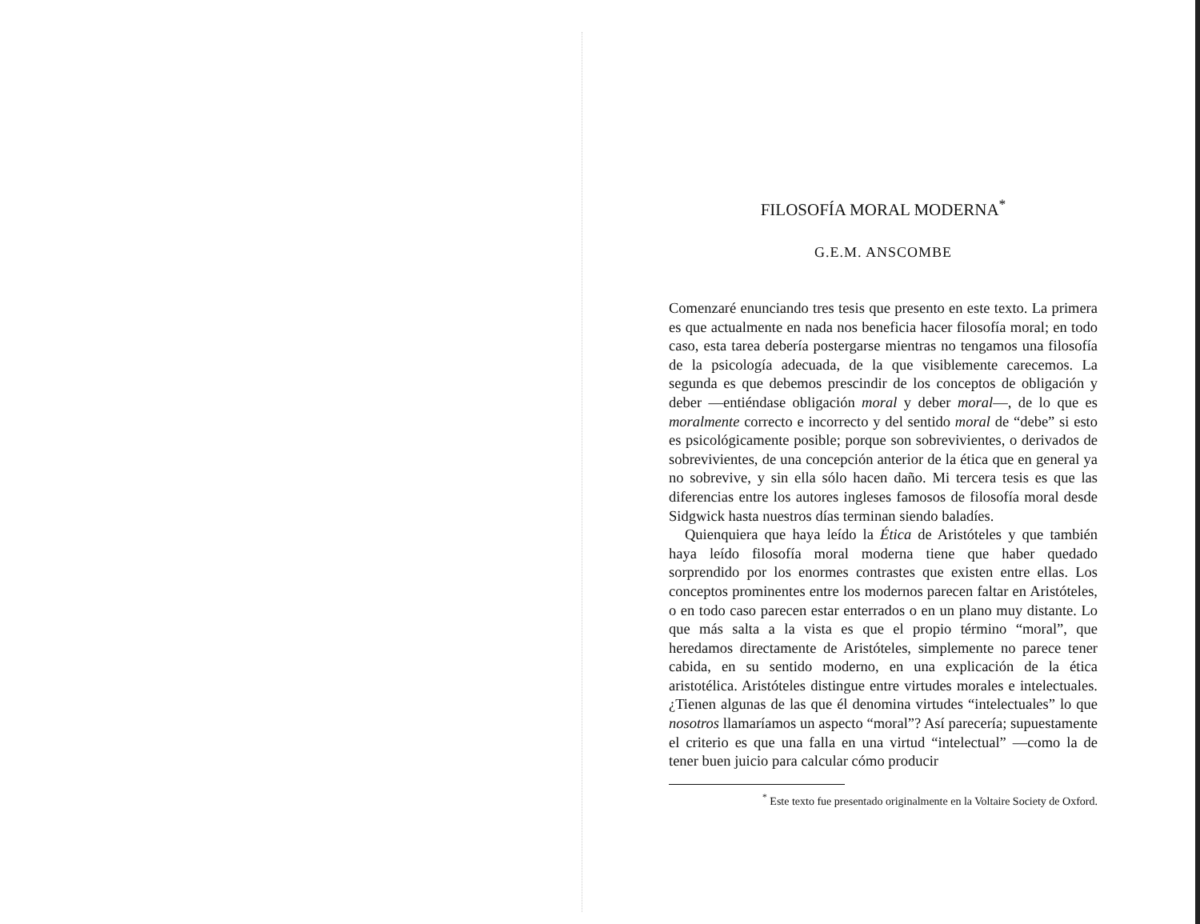FILOSOFÍA MORAL MODERNA<sup>*</sup>
G.E.M. ANSCOMBE
Comenzaré enunciando tres tesis que presento en este texto. La primera es que actualmente en nada nos beneficia hacer filosofía moral; en todo caso, esta tarea debería postergarse mientras no tengamos una filosofía de la psicología adecuada, de la que visiblemente carecemos. La segunda es que debemos prescindir de los conceptos de obligación y deber —entiéndase obligación moral y deber moral—, de lo que es moralmente correcto e incorrecto y del sentido moral de “debe” si esto es psicológicamente posible; porque son sobrevivientes, o derivados de sobrevivientes, de una concepción anterior de la ética que en general ya no sobrevive, y sin ella sólo hacen daño. Mi tercera tesis es que las diferencias entre los autores ingleses famosos de filosofía moral desde Sidgwick hasta nuestros días terminan siendo baladíes.
Quienquiera que haya leído la Ética de Aristóteles y que también haya leído filosofía moral moderna tiene que haber quedado sorprendido por los enormes contrastes que existen entre ellas. Los conceptos prominentes entre los modernos parecen faltar en Aristóteles, o en todo caso parecen estar enterrados o en un plano muy distante. Lo que más salta a la vista es que el propio término “moral”, que heredamos directamente de Aristóteles, simplemente no parece tener cabida, en su sentido moderno, en una explicación de la ética aristotélica. Aristóteles distingue entre virtudes morales e intelectuales. ¿Tienen algunas de las que él denomina virtudes “intelectuales” lo que nosotros llamaríamos un aspecto “moral”? Así parecería; supuestamente el criterio es que una falla en una virtud “intelectual” —como la de tener buen juicio para calcular cómo producir
<sup>*</sup> Este texto fue presentado originalmente en la Voltaire Society de Oxford.